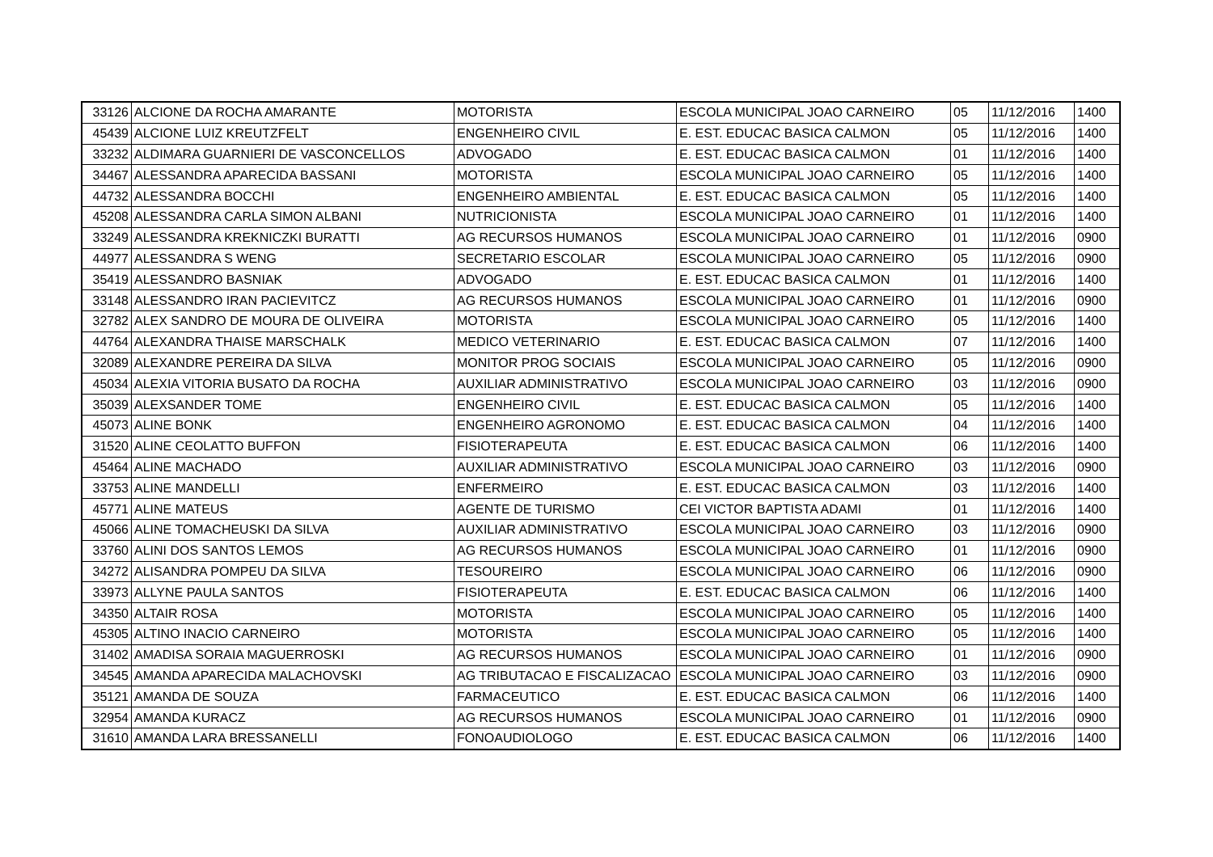| 33126 | ALCIONE DA ROCHA AMARANTE | MOTORISTA | ESCOLA MUNICIPAL JOAO CARNEIRO | 05 | 11/12/2016 | 1400 |
| 45439 | ALCIONE LUIZ KREUTZFELT | ENGENHEIRO CIVIL | E. EST. EDUCAC BASICA CALMON | 05 | 11/12/2016 | 1400 |
| 33232 | ALDIMARA GUARNIERI DE VASCONCELLOS | ADVOGADO | E. EST. EDUCAC BASICA CALMON | 01 | 11/12/2016 | 1400 |
| 34467 | ALESSANDRA APARECIDA BASSANI | MOTORISTA | ESCOLA MUNICIPAL JOAO CARNEIRO | 05 | 11/12/2016 | 1400 |
| 44732 | ALESSANDRA BOCCHI | ENGENHEIRO AMBIENTAL | E. EST. EDUCAC BASICA CALMON | 05 | 11/12/2016 | 1400 |
| 45208 | ALESSANDRA CARLA SIMON ALBANI | NUTRICIONISTA | ESCOLA MUNICIPAL JOAO CARNEIRO | 01 | 11/12/2016 | 1400 |
| 33249 | ALESSANDRA KREKNICZKI BURATTI | AG RECURSOS HUMANOS | ESCOLA MUNICIPAL JOAO CARNEIRO | 01 | 11/12/2016 | 0900 |
| 44977 | ALESSANDRA S WENG | SECRETARIO ESCOLAR | ESCOLA MUNICIPAL JOAO CARNEIRO | 05 | 11/12/2016 | 0900 |
| 35419 | ALESSANDRO BASNIAK | ADVOGADO | E. EST. EDUCAC BASICA CALMON | 01 | 11/12/2016 | 1400 |
| 33148 | ALESSANDRO IRAN PACIEVITCZ | AG RECURSOS HUMANOS | ESCOLA MUNICIPAL JOAO CARNEIRO | 01 | 11/12/2016 | 0900 |
| 32782 | ALEX SANDRO DE MOURA DE OLIVEIRA | MOTORISTA | ESCOLA MUNICIPAL JOAO CARNEIRO | 05 | 11/12/2016 | 1400 |
| 44764 | ALEXANDRA THAISE MARSCHALK | MEDICO VETERINARIO | E. EST. EDUCAC BASICA CALMON | 07 | 11/12/2016 | 1400 |
| 32089 | ALEXANDRE PEREIRA DA SILVA | MONITOR PROG SOCIAIS | ESCOLA MUNICIPAL JOAO CARNEIRO | 05 | 11/12/2016 | 0900 |
| 45034 | ALEXIA VITORIA BUSATO DA ROCHA | AUXILIAR ADMINISTRATIVO | ESCOLA MUNICIPAL JOAO CARNEIRO | 03 | 11/12/2016 | 0900 |
| 35039 | ALEXSANDER TOME | ENGENHEIRO CIVIL | E. EST. EDUCAC BASICA CALMON | 05 | 11/12/2016 | 1400 |
| 45073 | ALINE BONK | ENGENHEIRO AGRONOMO | E. EST. EDUCAC BASICA CALMON | 04 | 11/12/2016 | 1400 |
| 31520 | ALINE CEOLATTO BUFFON | FISIOTERAPEUTA | E. EST. EDUCAC BASICA CALMON | 06 | 11/12/2016 | 1400 |
| 45464 | ALINE MACHADO | AUXILIAR ADMINISTRATIVO | ESCOLA MUNICIPAL JOAO CARNEIRO | 03 | 11/12/2016 | 0900 |
| 33753 | ALINE MANDELLI | ENFERMEIRO | E. EST. EDUCAC BASICA CALMON | 03 | 11/12/2016 | 1400 |
| 45771 | ALINE MATEUS | AGENTE DE TURISMO | CEI VICTOR BAPTISTA ADAMI | 01 | 11/12/2016 | 1400 |
| 45066 | ALINE TOMACHEUSKI DA SILVA | AUXILIAR ADMINISTRATIVO | ESCOLA MUNICIPAL JOAO CARNEIRO | 03 | 11/12/2016 | 0900 |
| 33760 | ALINI DOS SANTOS LEMOS | AG RECURSOS HUMANOS | ESCOLA MUNICIPAL JOAO CARNEIRO | 01 | 11/12/2016 | 0900 |
| 34272 | ALISANDRA POMPEU DA SILVA | TESOUREIRO | ESCOLA MUNICIPAL JOAO CARNEIRO | 06 | 11/12/2016 | 0900 |
| 33973 | ALLYNE PAULA SANTOS | FISIOTERAPEUTA | E. EST. EDUCAC BASICA CALMON | 06 | 11/12/2016 | 1400 |
| 34350 | ALTAIR ROSA | MOTORISTA | ESCOLA MUNICIPAL JOAO CARNEIRO | 05 | 11/12/2016 | 1400 |
| 45305 | ALTINO INACIO CARNEIRO | MOTORISTA | ESCOLA MUNICIPAL JOAO CARNEIRO | 05 | 11/12/2016 | 1400 |
| 31402 | AMADISA SORAIA MAGUERROSKI | AG RECURSOS HUMANOS | ESCOLA MUNICIPAL JOAO CARNEIRO | 01 | 11/12/2016 | 0900 |
| 34545 | AMANDA APARECIDA MALACHOVSKI | AG TRIBUTACAO E FISCALIZACAO | ESCOLA MUNICIPAL JOAO CARNEIRO | 03 | 11/12/2016 | 0900 |
| 35121 | AMANDA DE SOUZA | FARMACEUTICO | E. EST. EDUCAC BASICA CALMON | 06 | 11/12/2016 | 1400 |
| 32954 | AMANDA KURACZ | AG RECURSOS HUMANOS | ESCOLA MUNICIPAL JOAO CARNEIRO | 01 | 11/12/2016 | 0900 |
| 31610 | AMANDA LARA BRESSANELLI | FONOAUDIOLOGO | E. EST. EDUCAC BASICA CALMON | 06 | 11/12/2016 | 1400 |